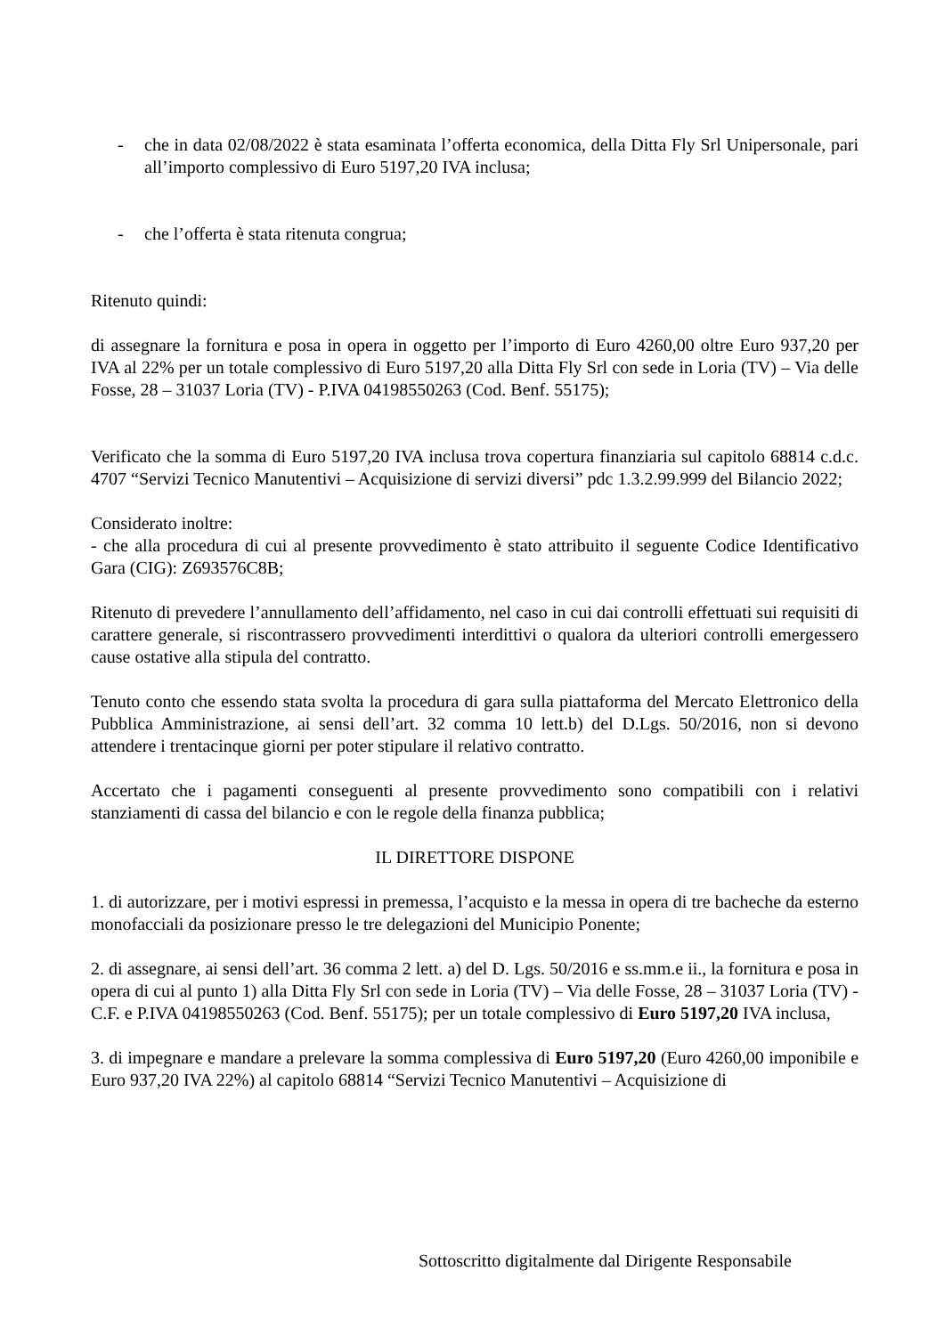- che in data 02/08/2022 è stata esaminata l’offerta economica, della Ditta Fly Srl Unipersonale, pari all’importo complessivo di Euro 5197,20 IVA inclusa;
- che l’offerta è stata ritenuta congrua;
Ritenuto quindi:
di assegnare la fornitura e posa in opera in oggetto per l’importo di Euro 4260,00 oltre Euro 937,20 per IVA al 22% per un totale complessivo di Euro 5197,20 alla Ditta Fly Srl con sede in Loria (TV) – Via delle Fosse, 28 – 31037 Loria (TV) - P.IVA 04198550263 (Cod. Benf. 55175);
Verificato che la somma di Euro 5197,20 IVA inclusa trova copertura finanziaria sul capitolo 68814 c.d.c. 4707 “Servizi Tecnico Manutentivi – Acquisizione di servizi diversi” pdc 1.3.2.99.999 del Bilancio 2022;
Considerato inoltre:
- che alla procedura di cui al presente provvedimento è stato attribuito il seguente Codice Identificativo Gara (CIG): Z693576C8B;
Ritenuto di prevedere l’annullamento dell’affidamento, nel caso in cui dai controlli effettuati sui requisiti di carattere generale, si riscontrassero provvedimenti interdittivi o qualora da ulteriori controlli emergessero cause ostative alla stipula del contratto.
Tenuto conto che essendo stata svolta la procedura di gara sulla piattaforma del Mercato Elettronico della Pubblica Amministrazione, ai sensi dell’art. 32 comma 10 lett.b) del D.Lgs. 50/2016, non si devono attendere i trentacinque giorni per poter stipulare il relativo contratto.
Accertato che i pagamenti conseguenti al presente provvedimento sono compatibili con i relativi stanziamenti di cassa del bilancio e con le regole della finanza pubblica;
IL DIRETTORE DISPONE
1. di autorizzare, per i motivi espressi in premessa, l’acquisto e la messa in opera di tre bacheche da esterno monofacciali da posizionare presso le tre delegazioni del Municipio Ponente;
2. di assegnare, ai sensi dell’art. 36 comma 2 lett. a) del D. Lgs. 50/2016 e ss.mm.e ii., la fornitura e posa in opera di cui al punto 1) alla Ditta Fly Srl con sede in Loria (TV) – Via delle Fosse, 28 – 31037 Loria (TV) - C.F. e P.IVA 04198550263 (Cod. Benf. 55175); per un totale complessivo di Euro 5197,20 IVA inclusa,
3. di impegnare e mandare a prelevare la somma complessiva di Euro 5197,20 (Euro 4260,00 imponibile e Euro 937,20 IVA 22%) al capitolo 68814 “Servizi Tecnico Manutentivi – Acquisizione di
Sottoscritto digitalmente dal Dirigente Responsabile